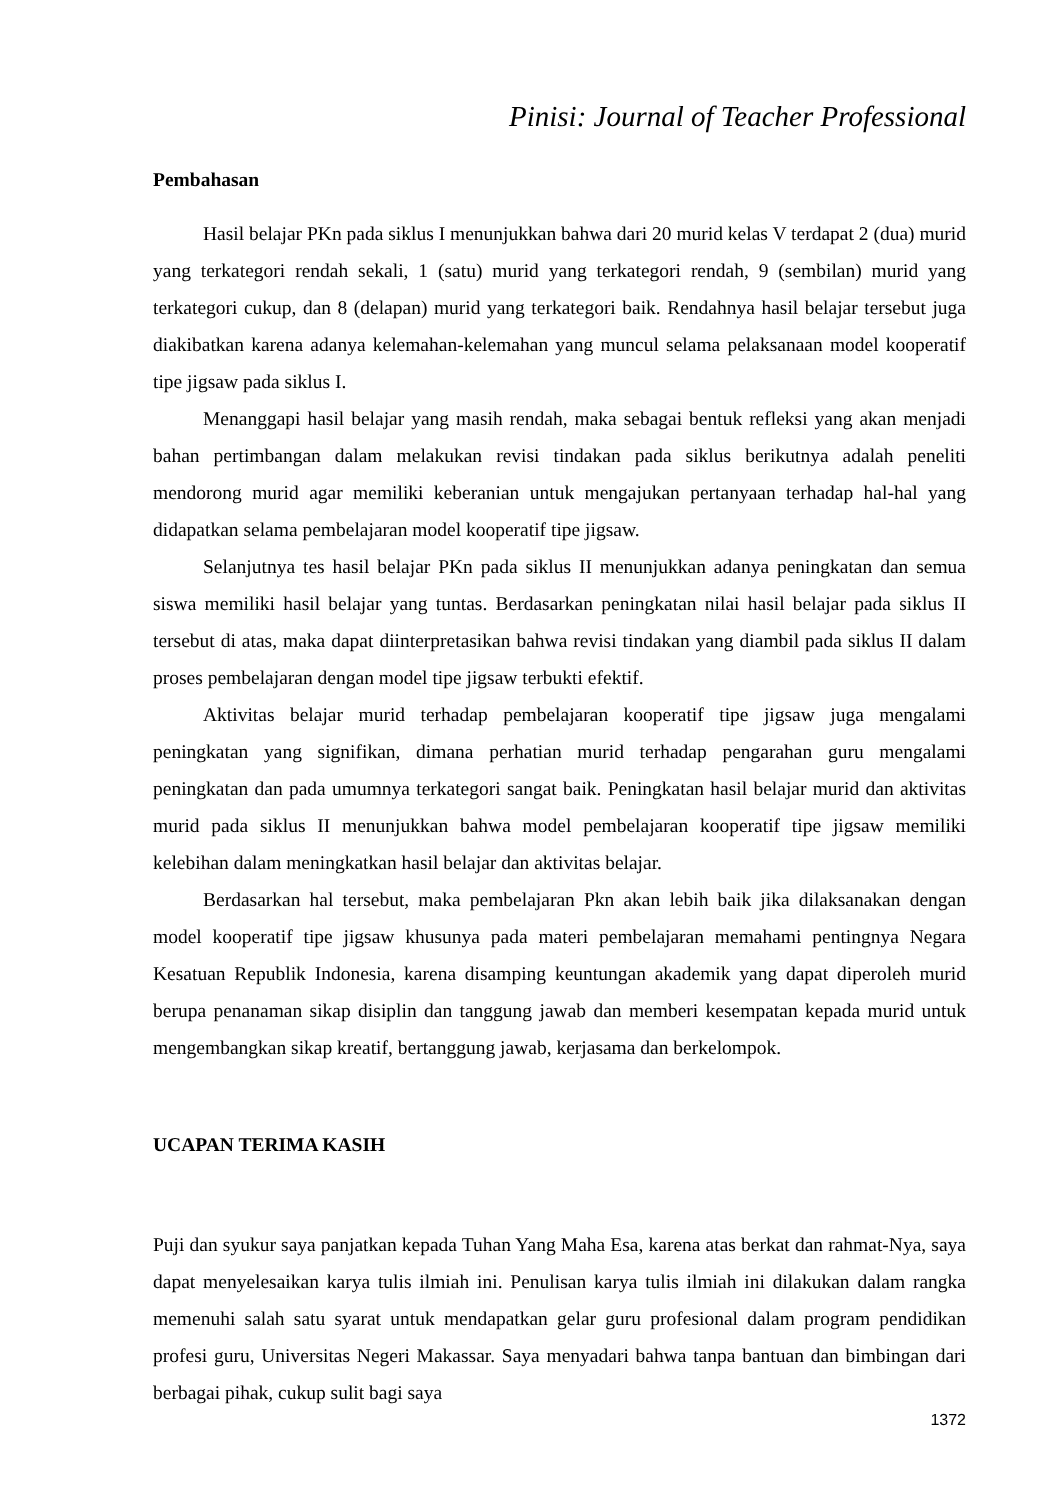Pinisi: Journal of Teacher Professional
Pembahasan
Hasil belajar PKn pada siklus I menunjukkan bahwa dari 20 murid kelas V terdapat 2 (dua) murid yang terkategori rendah sekali, 1 (satu) murid yang terkategori rendah, 9 (sembilan) murid yang terkategori cukup, dan 8 (delapan) murid yang terkategori baik. Rendahnya hasil belajar tersebut juga diakibatkan karena adanya kelemahan-kelemahan yang muncul selama pelaksanaan model kooperatif tipe jigsaw pada siklus I.
Menanggapi hasil belajar yang masih rendah, maka sebagai bentuk refleksi yang akan menjadi bahan pertimbangan dalam melakukan revisi tindakan pada siklus berikutnya adalah peneliti mendorong murid agar memiliki keberanian untuk mengajukan pertanyaan terhadap hal-hal yang didapatkan selama pembelajaran model kooperatif tipe jigsaw.
Selanjutnya tes hasil belajar PKn pada siklus II menunjukkan adanya peningkatan dan semua siswa memiliki hasil belajar yang tuntas. Berdasarkan peningkatan nilai hasil belajar pada siklus II tersebut di atas, maka dapat diinterpretasikan bahwa revisi tindakan yang diambil pada siklus II dalam proses pembelajaran dengan model tipe jigsaw terbukti efektif.
Aktivitas belajar murid terhadap pembelajaran kooperatif tipe jigsaw juga mengalami peningkatan yang signifikan, dimana perhatian murid terhadap pengarahan guru mengalami peningkatan dan pada umumnya terkategori sangat baik. Peningkatan hasil belajar murid dan aktivitas murid pada siklus II menunjukkan bahwa model pembelajaran kooperatif tipe jigsaw memiliki kelebihan dalam meningkatkan hasil belajar dan aktivitas belajar.
Berdasarkan hal tersebut, maka pembelajaran Pkn akan lebih baik jika dilaksanakan dengan model kooperatif tipe jigsaw khusunya pada materi pembelajaran memahami pentingnya Negara Kesatuan Republik Indonesia, karena disamping keuntungan akademik yang dapat diperoleh murid berupa penanaman sikap disiplin dan tanggung jawab dan memberi kesempatan kepada murid untuk mengembangkan sikap kreatif, bertanggung jawab, kerjasama dan berkelompok.
UCAPAN TERIMA KASIH
Puji dan syukur saya panjatkan kepada Tuhan Yang Maha Esa, karena atas berkat dan rahmat-Nya, saya dapat menyelesaikan karya tulis ilmiah ini. Penulisan karya tulis ilmiah ini dilakukan dalam rangka memenuhi salah satu syarat untuk mendapatkan gelar guru profesional dalam program pendidikan profesi guru, Universitas Negeri Makassar. Saya menyadari bahwa tanpa bantuan dan bimbingan dari berbagai pihak, cukup sulit bagi saya
1372